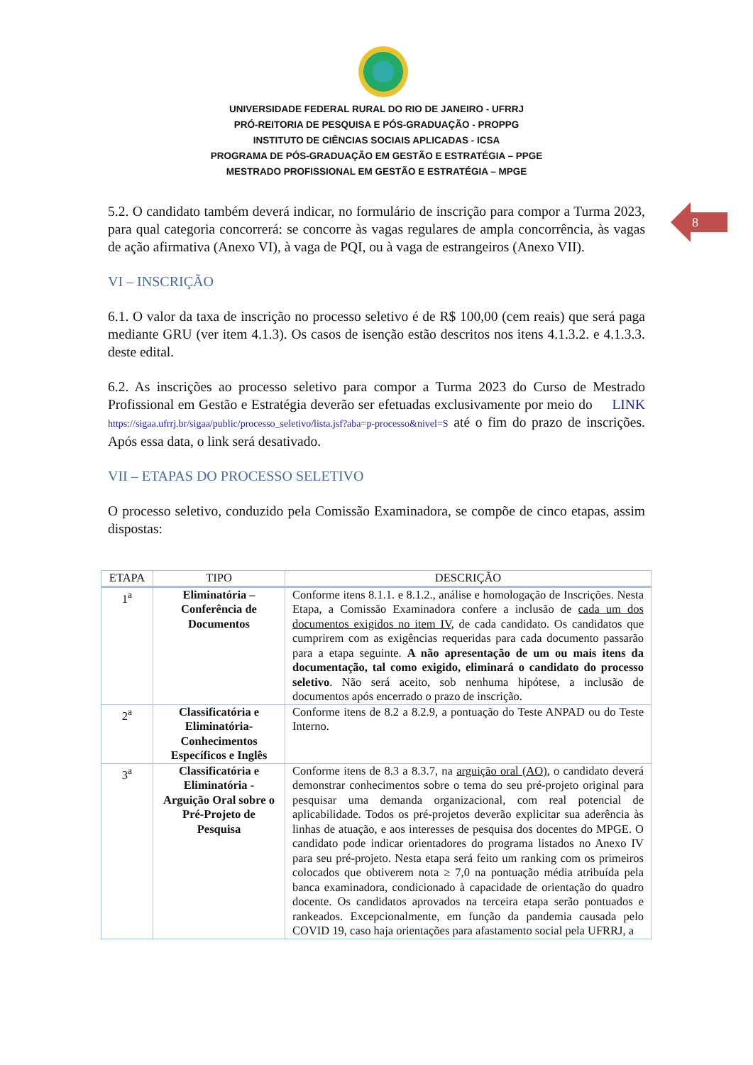UNIVERSIDADE FEDERAL RURAL DO RIO DE JANEIRO - UFRRJ
PRÓ-REITORIA DE PESQUISA E PÓS-GRADUAÇÃO - PROPPG
INSTITUTO DE CIÊNCIAS SOCIAIS APLICADAS - ICSA
PROGRAMA DE PÓS-GRADUAÇÃO EM GESTÃO E ESTRATÉGIA – PPGE
MESTRADO PROFISSIONAL EM GESTÃO E ESTRATÉGIA – MPGE
8
5.2. O candidato também deverá indicar, no formulário de inscrição para compor a Turma 2023, para qual categoria concorrerá: se concorre às vagas regulares de ampla concorrência, às vagas de ação afirmativa (Anexo VI), à vaga de PQI, ou à vaga de estrangeiros (Anexo VII).
VI – INSCRIÇÃO
6.1. O valor da taxa de inscrição no processo seletivo é de R$ 100,00 (cem reais) que será paga mediante GRU (ver item 4.1.3). Os casos de isenção estão descritos nos itens 4.1.3.2. e 4.1.3.3. deste edital.
6.2. As inscrições ao processo seletivo para compor a Turma 2023 do Curso de Mestrado Profissional em Gestão e Estratégia deverão ser efetuadas exclusivamente por meio do LINK https://sigaa.ufrrj.br/sigaa/public/processo_seletivo/lista.jsf?aba=p-processo&nivel=S até o fim do prazo de inscrições. Após essa data, o link será desativado.
VII – ETAPAS DO PROCESSO SELETIVO
O processo seletivo, conduzido pela Comissão Examinadora, se compõe de cinco etapas, assim dispostas:
| ETAPA | TIPO | DESCRIÇÃO |
| --- | --- | --- |
| 1<sup>a</sup> | Eliminatória – Conferência de Documentos | Conforme itens 8.1.1. e 8.1.2., análise e homologação de Inscrições. Nesta Etapa, a Comissão Examinadora confere a inclusão de cada um dos documentos exigidos no item IV , de cada candidato. Os candidatos que cumprirem com as exigências requeridas para cada documento passarão para a etapa seguinte. A não apresentação de um ou mais itens da documentação, tal como exigido, eliminará o candidato do processo seletivo . Não será aceito, sob nenhuma hipótese, a inclusão de documentos após encerrado o prazo de inscrição. |
| 2<sup>a</sup> | Classificatória e Eliminatória- Conhecimentos Específicos e Inglês | Conforme itens de 8.2 a 8.2.9, a pontuação do Teste ANPAD ou do Teste Interno. |
| 3<sup>a</sup> | Classificatória e Eliminatória - Arguição Oral sobre o Pré-Projeto de Pesquisa | Conforme itens de 8.3 a 8.3.7, na arguição oral (AO) , o candidato deverá demonstrar conhecimentos sobre o tema do seu pré-projeto original para pesquisar uma demanda organizacional, com real potencial de aplicabilidade. Todos os pré-projetos deverão explicitar sua aderência às linhas de atuação, e aos interesses de pesquisa dos docentes do MPGE. O candidato pode indicar orientadores do programa listados no Anexo IV para seu pré-projeto. Nesta etapa será feito um ranking com os primeiros colocados que obtiverem nota ≥ 7,0 na pontuação média atribuída pela banca examinadora, condicionado à capacidade de orientação do quadro docente. Os candidatos aprovados na terceira etapa serão pontuados e rankeados. Excepcionalmente, em função da pandemia causada pelo COVID 19, caso haja orientações para afastamento social pela UFRRJ, a |